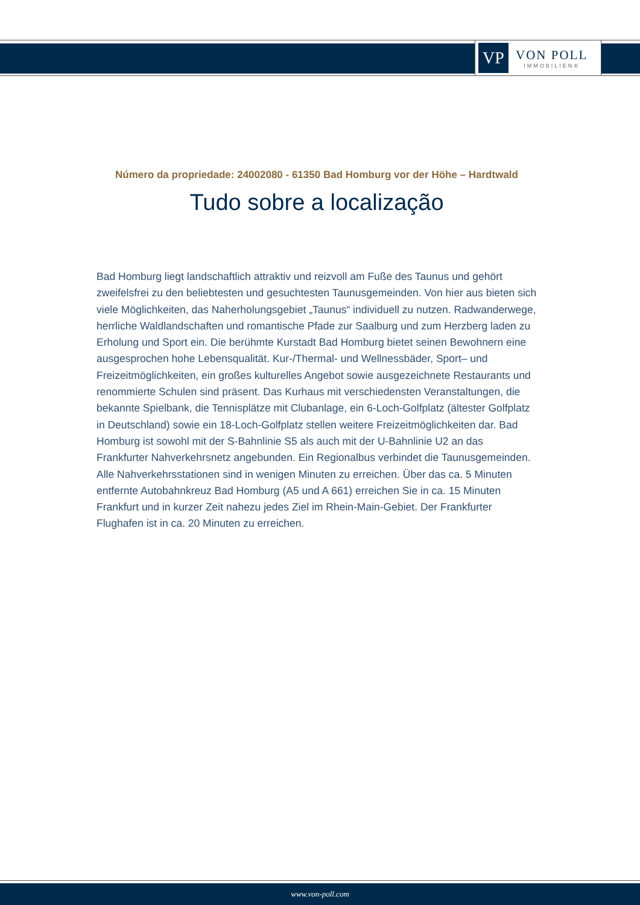VP
VON POLL
IMMOBILIEN®
Número da propriedade: 24002080 - 61350 Bad Homburg vor der Höhe – Hardtwald
Tudo sobre a localização
Bad Homburg liegt landschaftlich attraktiv und reizvoll am Fuße des Taunus und gehört zweifelsfrei zu den beliebtesten und gesuchtesten Taunusgemeinden. Von hier aus bieten sich viele Möglichkeiten, das Naherholungsgebiet „Taunus“ individuell zu nutzen. Radwanderwege, herrliche Waldlandschaften und romantische Pfade zur Saalburg und zum Herzberg laden zu Erholung und Sport ein. Die berühmte Kurstadt Bad Homburg bietet seinen Bewohnern eine ausgesprochen hohe Lebensqualität. Kur-/Thermal- und Wellnessbäder, Sport– und Freizeitmöglichkeiten, ein großes kulturelles Angebot sowie ausgezeichnete Restaurants und renommierte Schulen sind präsent. Das Kurhaus mit verschiedensten Veranstaltungen, die bekannte Spielbank, die Tennisplätze mit Clubanlage, ein 6-Loch-Golfplatz (ältester Golfplatz in Deutschland) sowie ein 18-Loch-Golfplatz stellen weitere Freizeitmöglichkeiten dar. Bad Homburg ist sowohl mit der S-Bahnlinie S5 als auch mit der U-Bahnlinie U2 an das Frankfurter Nahverkehrsnetz angebunden. Ein Regionalbus verbindet die Taunusgemeinden. Alle Nahverkehrsstationen sind in wenigen Minuten zu erreichen. Über das ca. 5 Minuten entfernte Autobahnkreuz Bad Homburg (A5 und A 661) erreichen Sie in ca. 15 Minuten Frankfurt und in kurzer Zeit nahezu jedes Ziel im Rhein-Main-Gebiet. Der Frankfurter Flughafen ist in ca. 20 Minuten zu erreichen.
www.von-poll.com